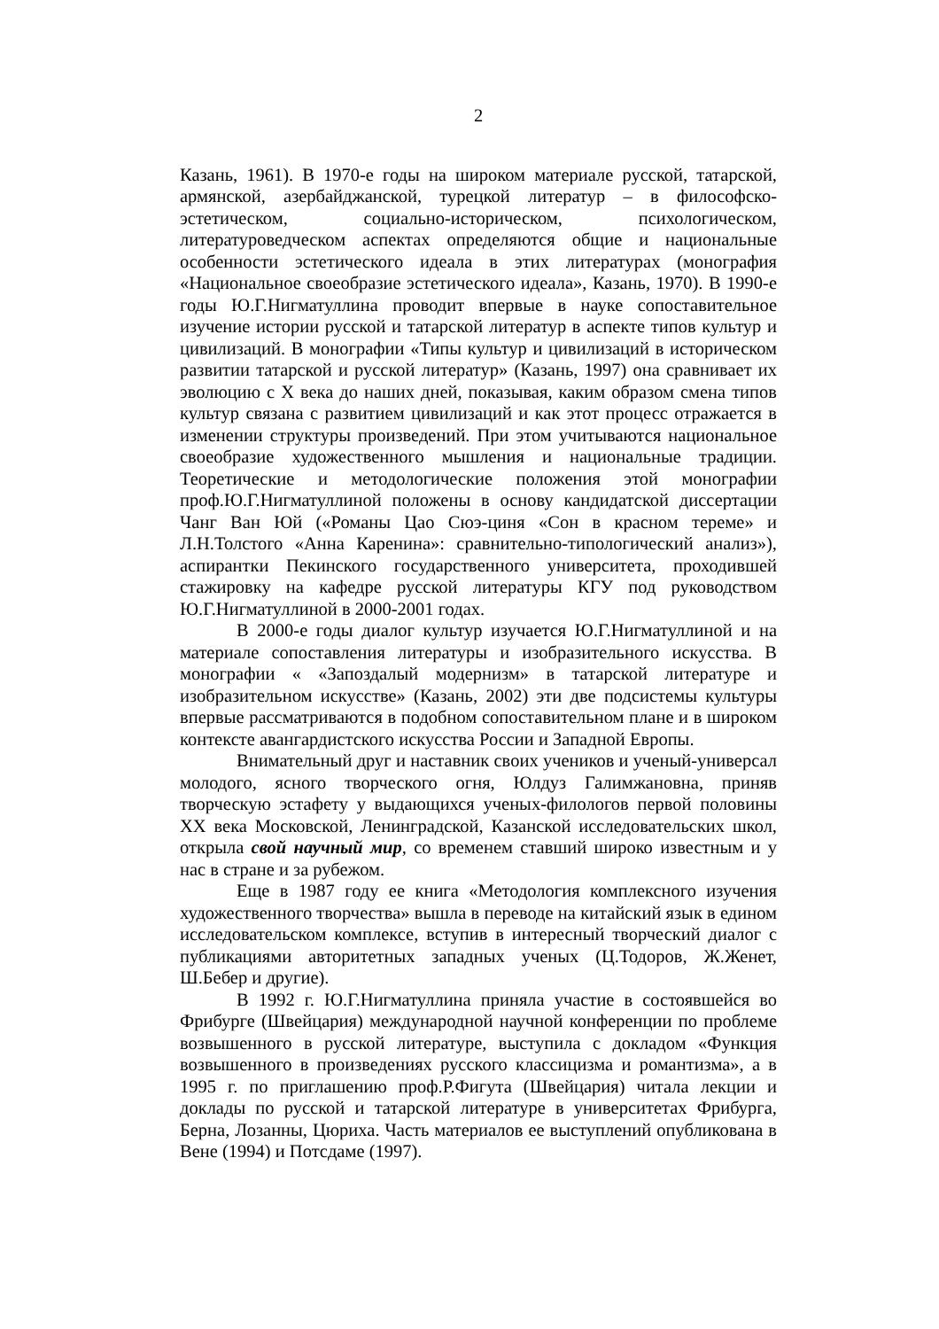2
Казань, 1961). В 1970-е годы на широком материале русской, татарской, армянской, азербайджанской, турецкой литератур – в философско-эстетическом, социально-историческом, психологическом, литературоведческом аспектах определяются общие и национальные особенности эстетического идеала в этих литературах (монография «Национальное своеобразие эстетического идеала», Казань, 1970). В 1990-е годы Ю.Г.Нигматуллина проводит впервые в науке сопоставительное изучение истории русской и татарской литератур в аспекте типов культур и цивилизаций. В монографии «Типы культур и цивилизаций в историческом развитии татарской и русской литератур» (Казань, 1997) она сравнивает их эволюцию с X века до наших дней, показывая, каким образом смена типов культур связана с развитием цивилизаций и как этот процесс отражается в изменении структуры произведений. При этом учитываются национальное своеобразие художественного мышления и национальные традиции. Теоретические и методологические положения этой монографии проф.Ю.Г.Нигматуллиной положены в основу кандидатской диссертации Чанг Ван Юй («Романы Цао Сюэ-циня «Сон в красном тереме» и Л.Н.Толстого «Анна Каренина»: сравнительно-типологический анализ»), аспирантки Пекинского государственного университета, проходившей стажировку на кафедре русской литературы КГУ под руководством Ю.Г.Нигматуллиной в 2000-2001 годах.
В 2000-е годы диалог культур изучается Ю.Г.Нигматуллиной и на материале сопоставления литературы и изобразительного искусства. В монографии « «Запоздалый модернизм» в татарской литературе и изобразительном искусстве» (Казань, 2002) эти две подсистемы культуры впервые рассматриваются в подобном сопоставительном плане и в широком контексте авангардистского искусства России и Западной Европы.
Внимательный друг и наставник своих учеников и ученый-универсал молодого, ясного творческого огня, Юлдуз Галимжановна, приняв творческую эстафету у выдающихся ученых-филологов первой половины XX века Московской, Ленинградской, Казанской исследовательских школ, открыла свой научный мир, со временем ставший широко известным и у нас в стране и за рубежом.
Еще в 1987 году ее книга «Методология комплексного изучения художественного творчества» вышла в переводе на китайский язык в едином исследовательском комплексе, вступив в интересный творческий диалог с публикациями авторитетных западных ученых (Ц.Тодоров, Ж.Женет, Ш.Бебер и другие).
В 1992 г. Ю.Г.Нигматуллина приняла участие в состоявшейся во Фрибурге (Швейцария) международной научной конференции по проблеме возвышенного в русской литературе, выступила с докладом «Функция возвышенного в произведениях русского классицизма и романтизма», а в 1995 г. по приглашению проф.Р.Фигута (Швейцария) читала лекции и доклады по русской и татарской литературе в университетах Фрибурга, Берна, Лозанны, Цюриха. Часть материалов ее выступлений опубликована в Вене (1994) и Потсдаме (1997).